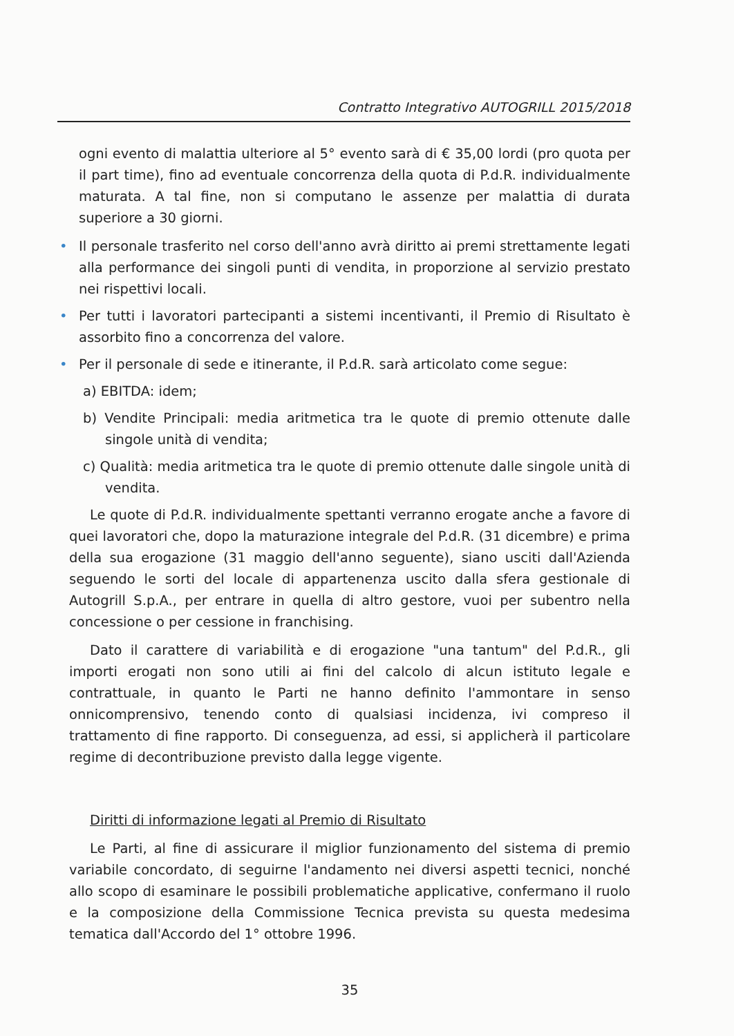Contratto Integrativo AUTOGRILL 2015/2018
ogni evento di malattia ulteriore al 5° evento sarà di € 35,00 lordi (pro quota per il part time), fino ad eventuale concorrenza della quota di P.d.R. individualmente maturata. A tal fine, non si computano le assenze per malattia di durata superiore a 30 giorni.
• Il personale trasferito nel corso dell'anno avrà diritto ai premi strettamente legati alla performance dei singoli punti di vendita, in proporzione al servizio prestato nei rispettivi locali.
• Per tutti i lavoratori partecipanti a sistemi incentivanti, il Premio di Risultato è assorbito fino a concorrenza del valore.
• Per il personale di sede e itinerante, il P.d.R. sarà articolato come segue:
a) EBITDA: idem;
b) Vendite Principali: media aritmetica tra le quote di premio ottenute dalle singole unità di vendita;
c) Qualità: media aritmetica tra le quote di premio ottenute dalle singole unità di vendita.
Le quote di P.d.R. individualmente spettanti verranno erogate anche a favore di quei lavoratori che, dopo la maturazione integrale del P.d.R. (31 dicembre) e prima della sua erogazione (31 maggio dell'anno seguente), siano usciti dall'Azienda seguendo le sorti del locale di appartenenza uscito dalla sfera gestionale di Autogrill S.p.A., per entrare in quella di altro gestore, vuoi per subentro nella concessione o per cessione in franchising.
Dato il carattere di variabilità e di erogazione "una tantum" del P.d.R., gli importi erogati non sono utili ai fini del calcolo di alcun istituto legale e contrattuale, in quanto le Parti ne hanno definito l'ammontare in senso onnicomprensivo, tenendo conto di qualsiasi incidenza, ivi compreso il trattamento di fine rapporto. Di conseguenza, ad essi, si applicherà il particolare regime di decontribuzione previsto dalla legge vigente.
Diritti di informazione legati al Premio di Risultato
Le Parti, al fine di assicurare il miglior funzionamento del sistema di premio variabile concordato, di seguirne l'andamento nei diversi aspetti tecnici, nonché allo scopo di esaminare le possibili problematiche applicative, confermano il ruolo e la composizione della Commissione Tecnica prevista su questa medesima tematica dall'Accordo del 1° ottobre 1996.
35